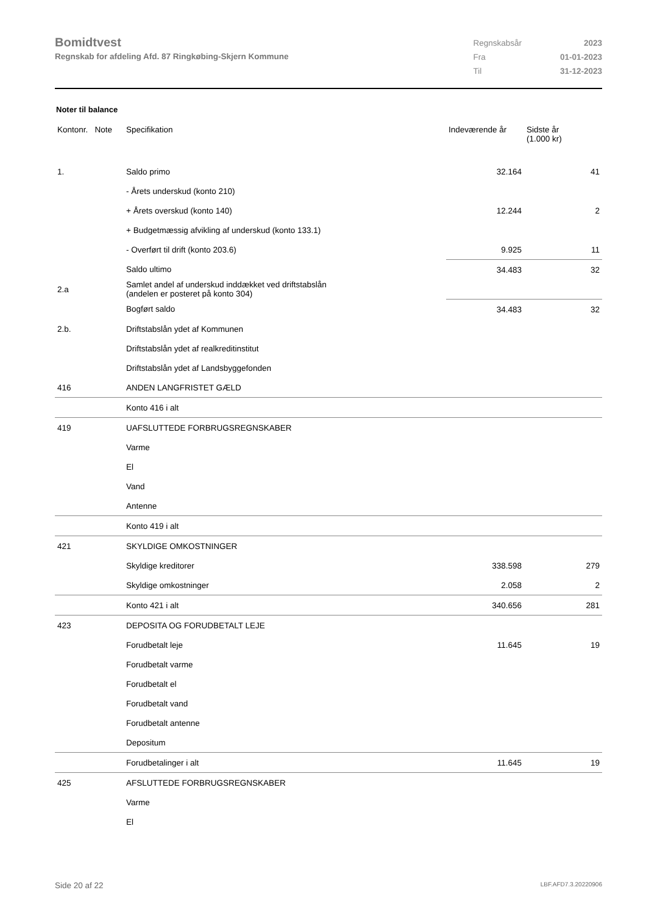Bomidtvest
Regnskab for afdeling Afd. 87 Ringkøbing-Skjern Kommune
| Regnskabsår | 2023 |
| Fra | 01-01-2023 |
| Til | 31-12-2023 |
Noter til balance
| Kontonr. Note | Specifikation | Indeværende år | Sidste år (1.000 kr) |
| --- | --- | --- | --- |
| 1. | Saldo primo | 32.164 | 41 |
| | - Årets underskud (konto 210) | | |
| | + Årets overskud (konto 140) | 12.244 | 2 |
| | + Budgetmæssig afvikling af underskud (konto 133.1) | | |
| | - Overført til drift (konto 203.6) | 9.925 | 11 |
| | Saldo ultimo | 34.483 | 32 |
| 2.a | Samlet andel af underskud inddækket ved driftstabslån (andelen er posteret på konto 304) | | |
| | Bogført saldo | 34.483 | 32 |
| 2.b. | Driftstabslån ydet af Kommunen | | |
| | Driftstabslån ydet af realkreditinstitut | | |
| | Driftstabslån ydet af Landsbyggefonden | | |
| 416 | ANDEN LANGFRISTET GÆLD | | |
| | Konto 416 i alt | | |
| 419 | UAFSLUTTEDE FORBRUGSREGNSKABER | | |
| | Varme | | |
| | El | | |
| | Vand | | |
| | Antenne | | |
| | Konto 419 i alt | | |
| 421 | SKYLDIGE OMKOSTNINGER | | |
| | Skyldige kreditorer | 338.598 | 279 |
| | Skyldige omkostninger | 2.058 | 2 |
| | Konto 421 i alt | 340.656 | 281 |
| 423 | DEPOSITA OG FORUDBETALT LEJE | | |
| | Forudbetalt leje | 11.645 | 19 |
| | Forudbetalt varme | | |
| | Forudbetalt el | | |
| | Forudbetalt vand | | |
| | Forudbetalt antenne | | |
| | Depositum | | |
| | Forudbetalinger i alt | 11.645 | 19 |
| 425 | AFSLUTTEDE FORBRUGSREGNSKABER | | |
| | Varme | | |
| | El | | |
Side 20 af 22 LBF.AFD7.3.20220906